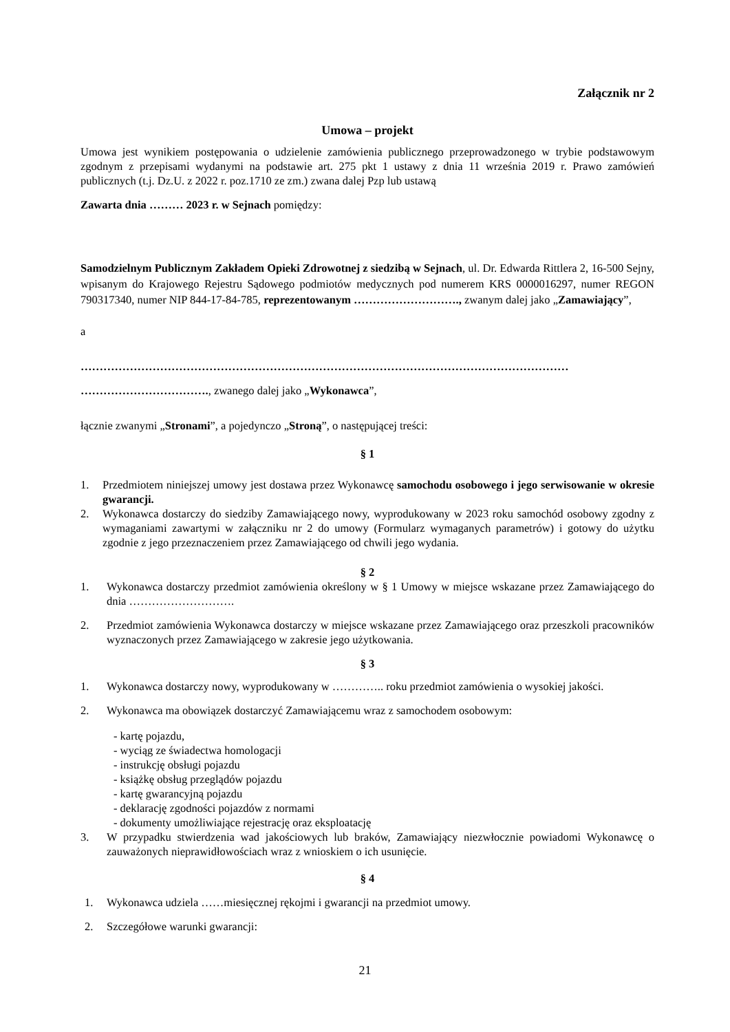Załącznik nr 2
Umowa – projekt
Umowa jest wynikiem postępowania o udzielenie zamówienia publicznego przeprowadzonego w trybie podstawowym zgodnym z przepisami wydanymi na podstawie art. 275 pkt 1 ustawy z dnia 11 września 2019 r. Prawo zamówień publicznych (t.j. Dz.U. z 2022 r. poz.1710 ze zm.) zwana dalej Pzp lub ustawą
Zawarta dnia ……… 2023 r. w Sejnach pomiędzy:
Samodzielnym Publicznym Zakładem Opieki Zdrowotnej z siedzibą w Sejnach, ul. Dr. Edwarda Rittlera 2, 16-500 Sejny, wpisanym do Krajowego Rejestru Sądowego podmiotów medycznych pod numerem KRS 0000016297, numer REGON 790317340, numer NIP 844-17-84-785, reprezentowanym ………………………., zwanym dalej jako „Zamawiający”,
a
…………………………………………………………………………………………………………………
……………………………., zwanego dalej jako „Wykonawca”,
łącznie zwanymi „Stronami”, a pojedynczo „Stroną”, o następującej treści:
§ 1
1. Przedmiotem niniejszej umowy jest dostawa przez Wykonawcę samochodu osobowego i jego serwisowanie w okresie gwarancji.
2. Wykonawca dostarczy do siedziby Zamawiającego nowy, wyprodukowany w 2023 roku samochód osobowy zgodny z wymaganiami zawartymi w załączniku nr 2 do umowy (Formularz wymaganych parametrów) i gotowy do użytku zgodnie z jego przeznaczeniem przez Zamawiającego od chwili jego wydania.
§ 2
1. Wykonawca dostarczy przedmiot zamówienia określony w § 1 Umowy w miejsce wskazane przez Zamawiającego do dnia ……………………….
2. Przedmiot zamówienia Wykonawca dostarczy w miejsce wskazane przez Zamawiającego oraz przeszkoli pracowników wyznaczonych przez Zamawiającego w zakresie jego użytkowania.
§ 3
1. Wykonawca dostarczy nowy, wyprodukowany w ………….. roku przedmiot zamówienia o wysokiej jakości.
2. Wykonawca ma obowiązek dostarczyć Zamawiającemu wraz z samochodem osobowym:
- kartę pojazdu,
- wyciąg ze świadectwa homologacji
- instrukcję obsługi pojazdu
- książkę obsług przeglądów pojazdu
- kartę gwarancyjną pojazdu
- deklarację zgodności pojazdów z normami
- dokumenty umożliwiające rejestrację oraz eksploatację
3. W przypadku stwierdzenia wad jakościowych lub braków, Zamawiający niezwłocznie powiadomi Wykonawcę o zauważonych nieprawidłowościach wraz z wnioskiem o ich usunięcie.
§ 4
1. Wykonawca udziela ……miesięcznej rękojmi i gwarancji na przedmiot umowy.
2. Szczegółowe warunki gwarancji:
21